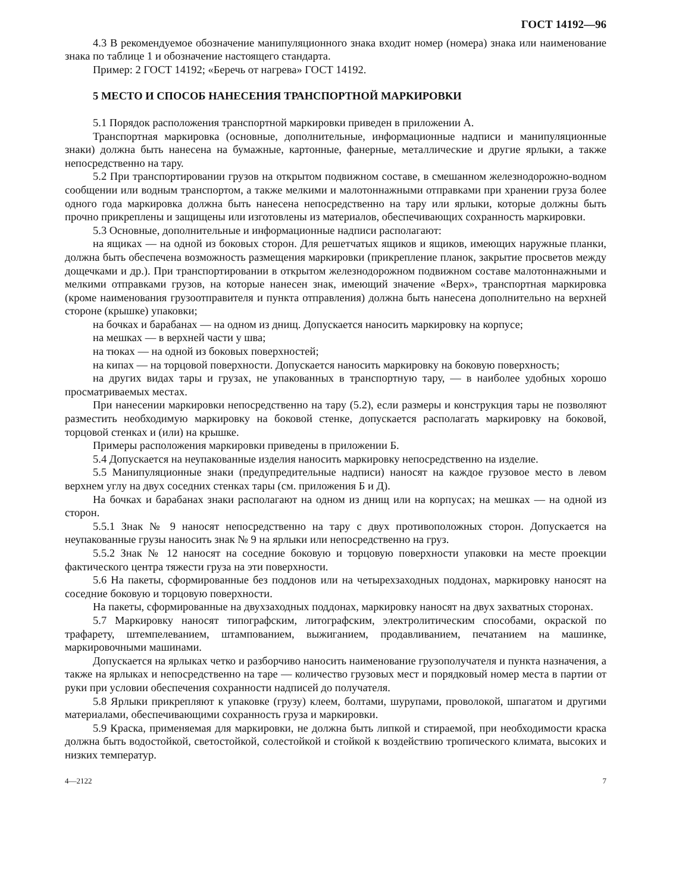ГОСТ 14192—96
4.3 В рекомендуемое обозначение манипуляционного знака входит номер (номера) знака или наименование знака по таблице 1 и обозначение настоящего стандарта.
Пример: 2 ГОСТ 14192; «Беречь от нагрева» ГОСТ 14192.
5 МЕСТО И СПОСОБ НАНЕСЕНИЯ ТРАНСПОРТНОЙ МАРКИРОВКИ
5.1 Порядок расположения транспортной маркировки приведен в приложении А.
Транспортная маркировка (основные, дополнительные, информационные надписи и манипуляционные знаки) должна быть нанесена на бумажные, картонные, фанерные, металлические и другие ярлыки, а также непосредственно на тару.
5.2 При транспортировании грузов на открытом подвижном составе, в смешанном железнодорожно-водном сообщении или водным транспортом, а также мелкими и малотоннажными отправками при хранении груза более одного года маркировка должна быть нанесена непосредственно на тару или ярлыки, которые должны быть прочно прикреплены и защищены или изготовлены из материалов, обеспечивающих сохранность маркировки.
5.3 Основные, дополнительные и информационные надписи располагают:
на ящиках — на одной из боковых сторон. Для решетчатых ящиков и ящиков, имеющих наружные планки, должна быть обеспечена возможность размещения маркировки (прикрепление планок, закрытие просветов между дощечками и др.). При транспортировании в открытом железнодорожном подвижном составе малотоннажными и мелкими отправками грузов, на которые нанесен знак, имеющий значение «Верх», транспортная маркировка (кроме наименования грузоотправителя и пункта отправления) должна быть нанесена дополнительно на верхней стороне (крышке) упаковки;
на бочках и барабанах — на одном из днищ. Допускается наносить маркировку на корпусе;
на мешках — в верхней части у шва;
на тюках — на одной из боковых поверхностей;
на кипах — на торцовой поверхности. Допускается наносить маркировку на боковую поверхность;
на других видах тары и грузах, не упакованных в транспортную тару, — в наиболее удобных хорошо просматриваемых местах.
При нанесении маркировки непосредственно на тару (5.2), если размеры и конструкция тары не позволяют разместить необходимую маркировку на боковой стенке, допускается располагать маркировку на боковой, торцовой стенках и (или) на крышке.
Примеры расположения маркировки приведены в приложении Б.
5.4 Допускается на неупакованные изделия наносить маркировку непосредственно на изделие.
5.5 Манипуляционные знаки (предупредительные надписи) наносят на каждое грузовое место в левом верхнем углу на двух соседних стенках тары (см. приложения Б и Д).
На бочках и барабанах знаки располагают на одном из днищ или на корпусах; на мешках — на одной из сторон.
5.5.1 Знак № 9 наносят непосредственно на тару с двух противоположных сторон. Допускается на неупакованные грузы наносить знак № 9 на ярлыки или непосредственно на груз.
5.5.2 Знак № 12 наносят на соседние боковую и торцовую поверхности упаковки на месте проекции фактического центра тяжести груза на эти поверхности.
5.6 На пакеты, сформированные без поддонов или на четырехзаходных поддонах, маркировку наносят на соседние боковую и торцовую поверхности.
На пакеты, сформированные на двухзаходных поддонах, маркировку наносят на двух захватных сторонах.
5.7 Маркировку наносят типографским, литографским, электролитическим способами, окраской по трафарету, штемпелеванием, штампованием, выжиганием, продавливанием, печатанием на машинке, маркировочными машинами.
Допускается на ярлыках четко и разборчиво наносить наименование грузополучателя и пункта назначения, а также на ярлыках и непосредственно на таре — количество грузовых мест и порядковый номер места в партии от руки при условии обеспечения сохранности надписей до получателя.
5.8 Ярлыки прикрепляют к упаковке (грузу) клеем, болтами, шурупами, проволокой, шпагатом и другими материалами, обеспечивающими сохранность груза и маркировки.
5.9 Краска, применяемая для маркировки, не должна быть липкой и стираемой, при необходимости краска должна быть водостойкой, светостойкой, солестойкой и стойкой к воздействию тропического климата, высоких и низких температур.
4—2122 7